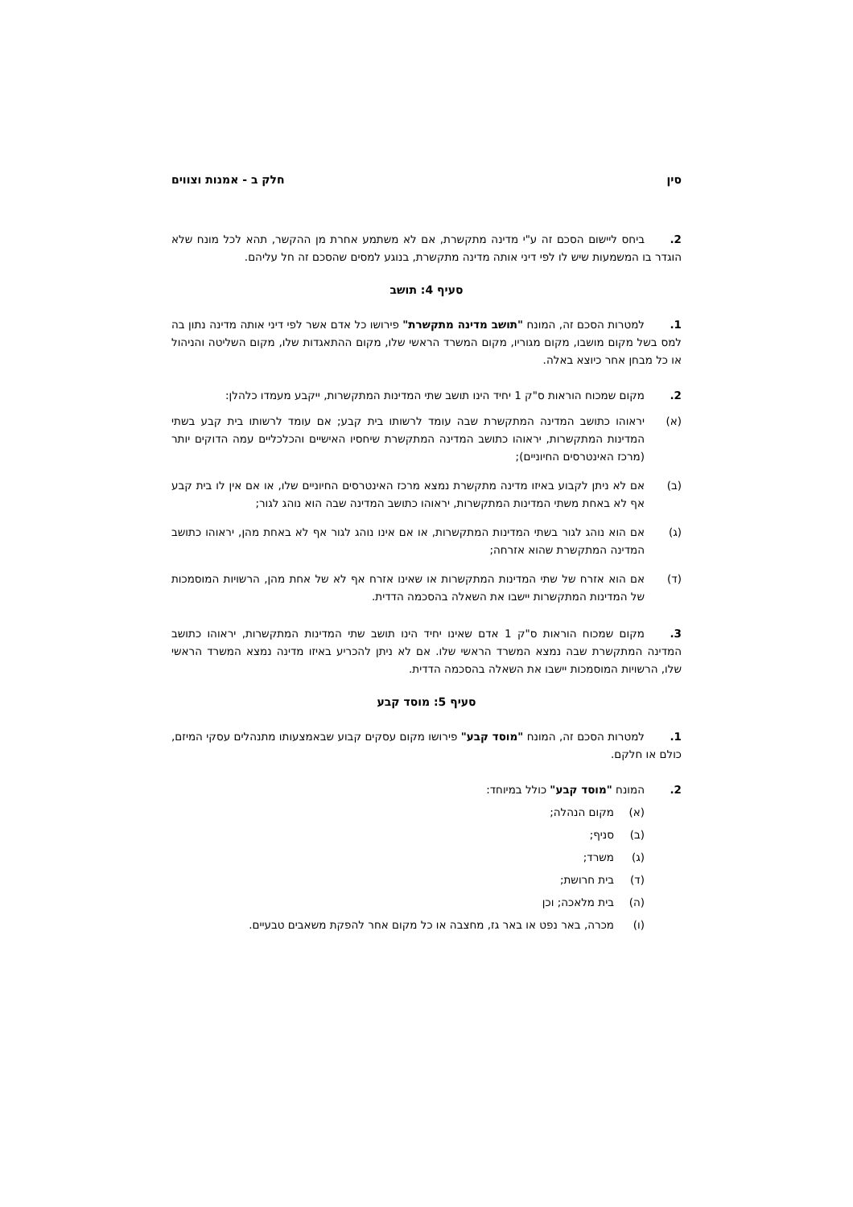סין חלק ב - אמנות וצווים
2. ביחס ליישום הסכם זה ע"י מדינה מתקשרת, אם לא משתמע אחרת מן ההקשר, תהא לכל מונח שלא הוגדר בו המשמעות שיש לו לפי דיני אותה מדינה מתקשרת, בנוגע למסים שהסכם זה חל עליהם.
סעיף 4: תושב
1. למטרות הסכם זה, המונח "תושב מדינה מתקשרת" פירושו כל אדם אשר לפי דיני אותה מדינה נתון בה למס בשל מקום מושבו, מקום מגוריו, מקום המשרד הראשי שלו, מקום ההתאגדות שלו, מקום השליטה והניהול או כל מבחן אחר כיוצא באלה.
2. מקום שמכוח הוראות ס"ק 1 יחיד הינו תושב שתי המדינות המתקשרות, ייקבע מעמדו כלהלן:
(א) יראוהו כתושב המדינה המתקשרת שבה עומד לרשותו בית קבע; אם עומד לרשותו בית קבע בשתי המדינות המתקשרות, יראוהו כתושב המדינה המתקשרת שיחסיו האישיים והכלכליים עמה הדוקים יותר (מרכז האינטרסים החיוניים);
(ב) אם לא ניתן לקבוע באיזו מדינה מתקשרת נמצא מרכז האינטרסים החיוניים שלו, או אם אין לו בית קבע אף לא באחת משתי המדינות המתקשרות, יראוהו כתושב המדינה שבה הוא נוהג לגור;
(ג) אם הוא נוהג לגור בשתי המדינות המתקשרות, או אם אינו נוהג לגור אף לא באחת מהן, יראוהו כתושב המדינה המתקשרת שהוא אזרחה;
(ד) אם הוא אזרח של שתי המדינות המתקשרות או שאינו אזרח אף לא של אחת מהן, הרשויות המוסמכות של המדינות המתקשרות יישבו את השאלה בהסכמה הדדית.
3. מקום שמכוח הוראות ס"ק 1 אדם שאינו יחיד הינו תושב שתי המדינות המתקשרות, יראוהו כתושב המדינה המתקשרת שבה נמצא המשרד הראשי שלו. אם לא ניתן להכריע באיזו מדינה נמצא המשרד הראשי שלו, הרשויות המוסמכות יישבו את השאלה בהסכמה הדדית.
סעיף 5: מוסד קבע
1. למטרות הסכם זה, המונח "מוסד קבע" פירושו מקום עסקים קבוע שבאמצעותו מתנהלים עסקי המיזם, כולם או חלקם.
2. המונח "מוסד קבע" כולל במיוחד:
(א) מקום הנהלה;
(ב) סניף;
(ג) משרד;
(ד) בית חרושת;
(ה) בית מלאכה; וכן
(ו) מכרה, באר נפט או באר גז, מחצבה או כל מקום אחר להפקת משאבים טבעיים.